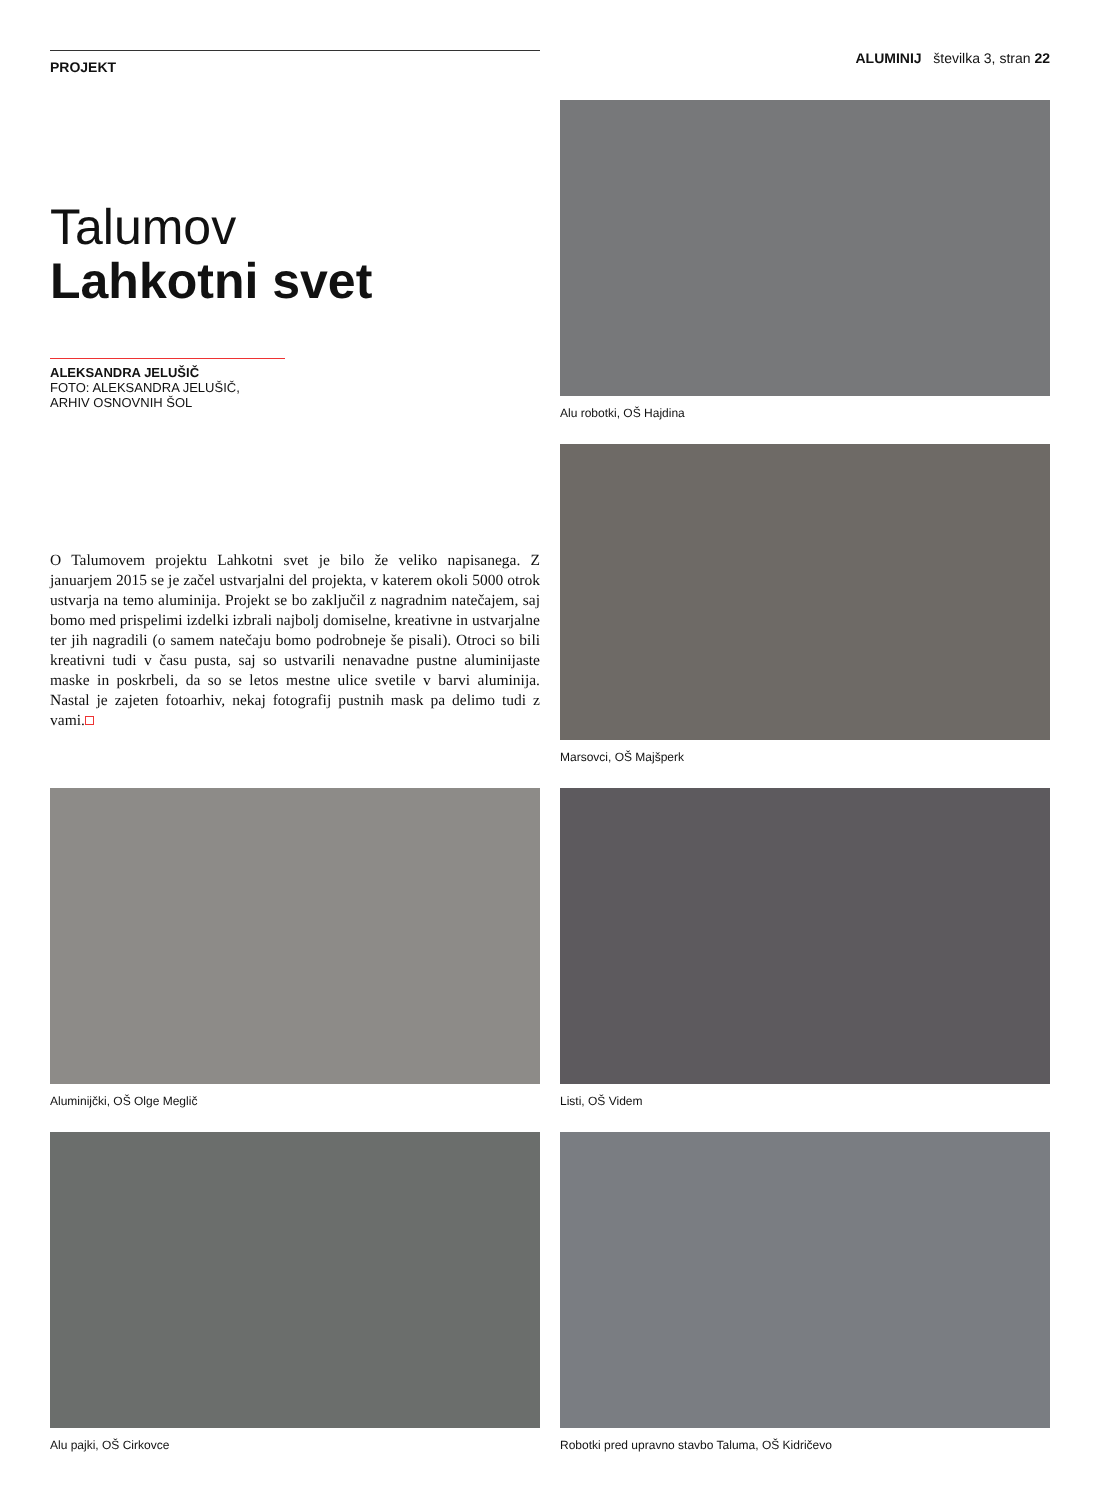PROJEKT
ALUMINIJ številka 3, stran 22
Talumov
Lahkotni svet
ALEKSANDRA JELUŠIČ
FOTO: ALEKSANDRA JELUŠIČ,
ARHIV OSNOVNIH ŠOL
O Talumovem projektu Lahkotni svet je bilo že veliko napisanega. Z januarjem 2015 se je začel ustvarjalni del projekta, v katerem okoli 5000 otrok ustvarja na temo aluminija. Projekt se bo zaključil z nagradnim natečajem, saj bomo med prispelimi izdelki izbrali najbolj domiselne, kreativne in ustvarjalne ter jih nagradili (o samem natečaju bomo podrobneje še pisali). Otroci so bili kreativni tudi v času pusta, saj so ustvarili nenavadne pustne aluminijaste maske in poskrbeli, da so se letos mestne ulice svetile v barvi aluminija. Nastal je zajeten fotoarhiv, nekaj fotografij pustnih mask pa delimo tudi z vami.
Alu robotki, OŠ Hajdina
Marsovci, OŠ Majšperk
Aluminijčki, OŠ Olge Meglič
Listi, OŠ Videm
Alu pajki, OŠ Cirkovce
Robotki pred upravno stavbo Taluma, OŠ Kidričevo